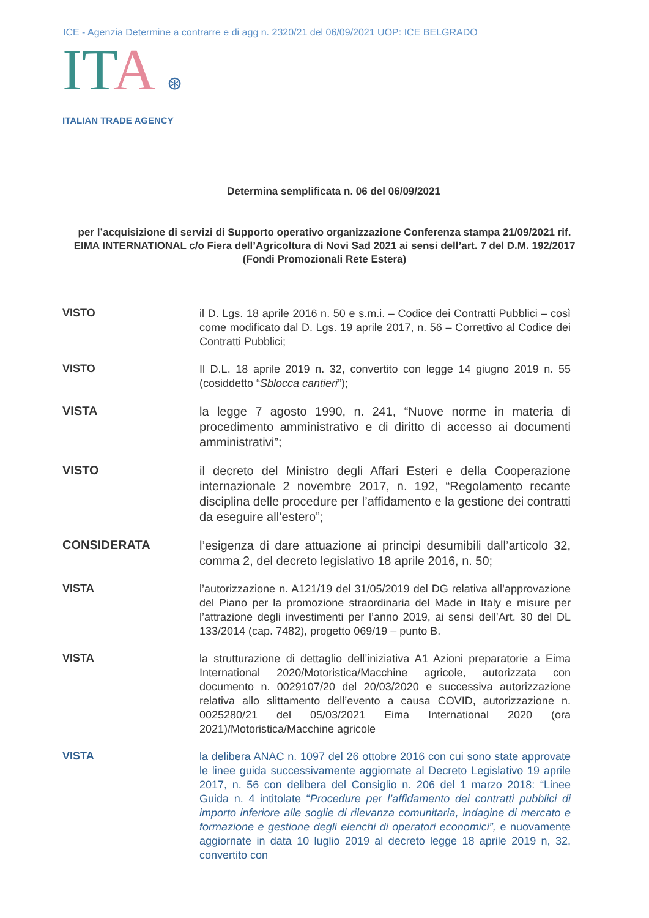ICE - Agenzia Determine a contrarre e di agg n. 2320/21 del 06/09/2021 UOP: ICE BELGRADO
ITA ⊛
ITALIAN TRADE AGENCY
Determina semplificata n. 06 del 06/09/2021
per l’acquisizione di servizi di Supporto operativo organizzazione Conferenza stampa 21/09/2021 rif. EIMA INTERNATIONAL c/o Fiera dell’Agricoltura di Novi Sad 2021 ai sensi dell’art. 7 del D.M. 192/2017 (Fondi Promozionali Rete Estera)
VISTO
il D. Lgs. 18 aprile 2016 n. 50 e s.m.i. – Codice dei Contratti Pubblici – così come modificato dal D. Lgs. 19 aprile 2017, n. 56 – Correttivo al Codice dei Contratti Pubblici;
VISTO
Il D.L. 18 aprile 2019 n. 32, convertito con legge 14 giugno 2019 n. 55 (cosiddetto “Sblocca cantieri”);
VISTA
la legge 7 agosto 1990, n. 241, “Nuove norme in materia di procedimento amministrativo e di diritto di accesso ai documenti amministrativi”;
VISTO
il decreto del Ministro degli Affari Esteri e della Cooperazione internazionale 2 novembre 2017, n. 192, “Regolamento recante disciplina delle procedure per l’affidamento e la gestione dei contratti da eseguire all’estero”;
CONSIDERATA
l’esigenza di dare attuazione ai principi desumibili dall’articolo 32, comma 2, del decreto legislativo 18 aprile 2016, n. 50;
VISTA
l’autorizzazione n. A121/19 del 31/05/2019 del DG relativa all’approvazione del Piano per la promozione straordinaria del Made in Italy e misure per l’attrazione degli investimenti per l’anno 2019, ai sensi dell’Art. 30 del DL 133/2014 (cap. 7482), progetto 069/19 – punto B.
VISTA
la strutturazione di dettaglio dell’iniziativa A1 Azioni preparatorie a Eima International 2020/Motoristica/Macchine agricole, autorizzata con documento n. 0029107/20 del 20/03/2020 e successiva autorizzazione relativa allo slittamento dell’evento a causa COVID, autorizzazione n. 0025280/21 del 05/03/2021 Eima International 2020 (ora 2021)/Motoristica/Macchine agricole
VISTA
la delibera ANAC n. 1097 del 26 ottobre 2016 con cui sono state approvate le linee guida successivamente aggiornate al Decreto Legislativo 19 aprile 2017, n. 56 con delibera del Consiglio n. 206 del 1 marzo 2018: “Linee Guida n. 4 intitolate “Procedure per l’affidamento dei contratti pubblici di importo inferiore alle soglie di rilevanza comunitaria, indagine di mercato e formazione e gestione degli elenchi di operatori economici”, e nuovamente aggiornate in data 10 luglio 2019 al decreto legge 18 aprile 2019 n, 32, convertito con